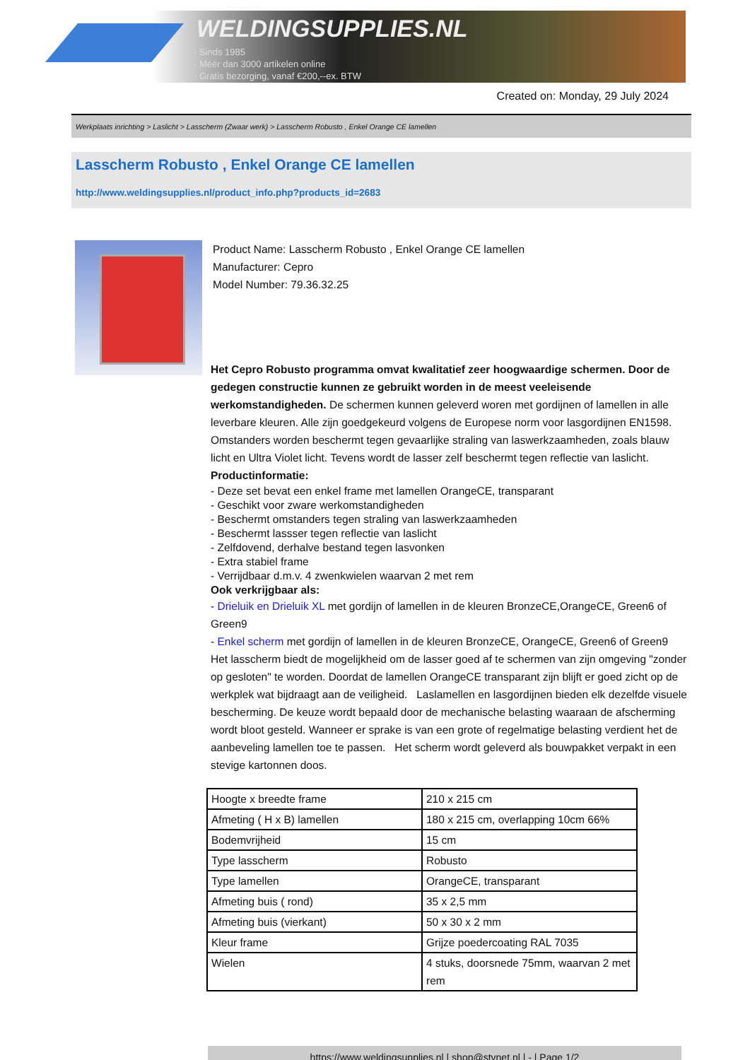WELDINGSUPPLIES.NL
- Sinds 1985
- Méér dan 3000 artikelen online
- Gratis bezorging, vanaf €200,--ex. BTW
Created on: Monday, 29 July 2024
Werkplaats inrichting > Laslicht > Lasscherm (Zwaar werk) > Lasscherm Robusto , Enkel Orange CE lamellen
Lasscherm Robusto , Enkel Orange CE lamellen
http://www.weldingsupplies.nl/product_info.php?products_id=2683
Product Name: Lasscherm Robusto , Enkel Orange CE lamellen
Manufacturer: Cepro
Model Number: 79.36.32.25
Het Cepro Robusto programma omvat kwalitatief zeer hoogwaardige schermen. Door de gedegen constructie kunnen ze gebruikt worden in de meest veeleisende werkomstandigheden. De schermen kunnen geleverd woren met gordijnen of lamellen in alle leverbare kleuren. Alle zijn goedgekeurd volgens de Europese norm voor lasgordijnen EN1598. Omstanders worden beschermt tegen gevaarlijke straling van laswerkzaamheden, zoals blauw licht en Ultra Violet licht. Tevens wordt de lasser zelf beschermt tegen reflectie van laslicht. Productinformatie:
- Deze set bevat een enkel frame met lamellen OrangeCE, transparant
- Geschikt voor zware werkomstandigheden
- Beschermt omstanders tegen straling van laswerkzaamheden
- Beschermt lassser tegen reflectie van laslicht
- Zelfdovend, derhalve bestand tegen lasvonken
- Extra stabiel frame
- Verrijdbaar d.m.v. 4 zwenkwielen waarvan 2 met rem
Ook verkrijgbaar als:
- Drieluik en Drieluik XL met gordijn of lamellen in de kleuren BronzeCE,OrangeCE, Green6 of Green9
- Enkel scherm met gordijn of lamellen in de kleuren BronzeCE, OrangeCE, Green6 of Green9
Het lasscherm biedt de mogelijkheid om de lasser goed af te schermen van zijn omgeving "zonder op gesloten" te worden. Doordat de lamellen OrangeCE transparant zijn blijft er goed zicht op de werkplek wat bijdraagt aan de veiligheid. Laslamellen en lasgordijnen bieden elk dezelfde visuele bescherming. De keuze wordt bepaald door de mechanische belasting waaraan de afscherming wordt bloot gesteld. Wanneer er sprake is van een grote of regelmatige belasting verdient het de aanbeveling lamellen toe te passen. Het scherm wordt geleverd als bouwpakket verpakt in een stevige kartonnen doos.
| Hoogte x breedte frame | 210 x 215 cm |
| Afmeting ( H x B) lamellen | 180 x 215 cm, overlapping 10cm 66% |
| Bodemvrijheid | 15 cm |
| Type lasscherm | Robusto |
| Type lamellen | OrangeCE, transparant |
| Afmeting buis ( rond) | 35 x 2,5 mm |
| Afmeting buis (vierkant) | 50 x 30 x 2 mm |
| Kleur frame | Grijze poedercoating RAL 7035 |
| Wielen | 4 stuks, doorsnede 75mm, waarvan 2 met rem |
https://www.weldingsupplies.nl | shop@stvnet.nl | - | Page 1/2